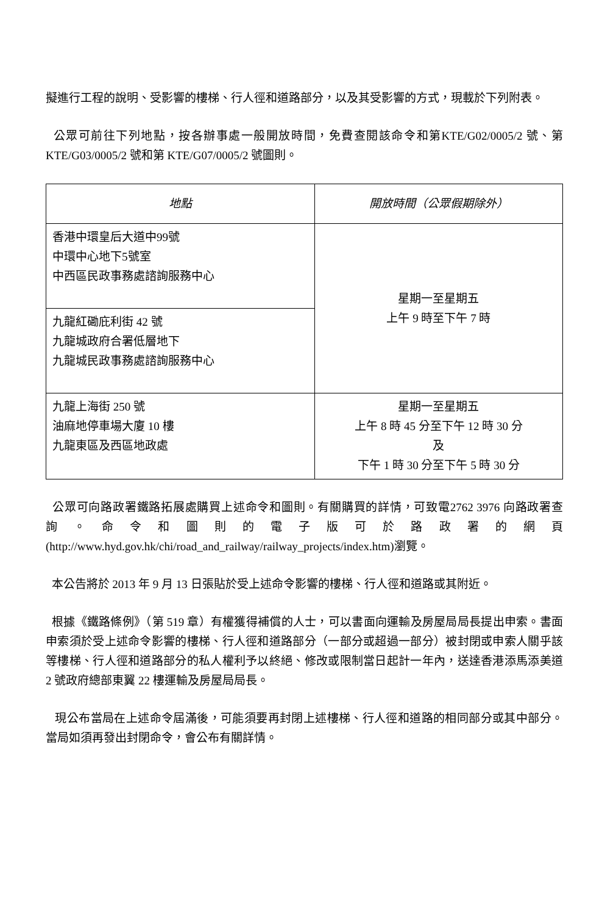擬進行工程的說明、受影響的樓梯、行人徑和道路部分，以及其受影響的方式，現載於下列附表。
公眾可前往下列地點，按各辦事處一般開放時間，免費查閱該命令和第KTE/G02/0005/2 號、第 KTE/G03/0005/2 號和第 KTE/G07/0005/2 號圖則。
| 地點 | 開放時間（公眾假期除外） |
| --- | --- |
| 香港中環皇后大道中99號 中環中心地下5號室 中西區民政事務處諮詢服務中心 | 星期一至星期五 上午 9 時至下午 7 時 |
| 九龍紅磡庇利街 42 號 九龍城政府合署低層地下 九龍城民政事務處諮詢服務中心 | |
| 九龍上海街 250 號 油麻地停車場大廈 10 樓 九龍東區及西區地政處 | 星期一至星期五 上午 8 時 45 分至下午 12 時 30 分 及 下午 1 時 30 分至下午 5 時 30 分 |
公眾可向路政署鐵路拓展處購買上述命令和圖則。有關購買的詳情，可致電2762 3976 向路政署查詢。命令和圖則的電子版可於路政署的網頁(http://www.hyd.gov.hk/chi/road_and_railway/railway_projects/index.htm)瀏覽。
本公告將於 2013 年 9 月 13 日張貼於受上述命令影響的樓梯、行人徑和道路或其附近。
根據《鐵路條例》（第 519 章）有權獲得補償的人士，可以書面向運輸及房屋局局長提出申索。書面申索須於受上述命令影響的樓梯、行人徑和道路部分（一部分或超過一部分）被封閉或申索人關乎該等樓梯、行人徑和道路部分的私人權利予以終絕、修改或限制當日起計一年內，送達香港添馬添美道 2 號政府總部東翼 22 樓運輸及房屋局局長。
現公布當局在上述命令屆滿後，可能須要再封閉上述樓梯、行人徑和道路的相同部分或其中部分。當局如須再發出封閉命令，會公布有關詳情。